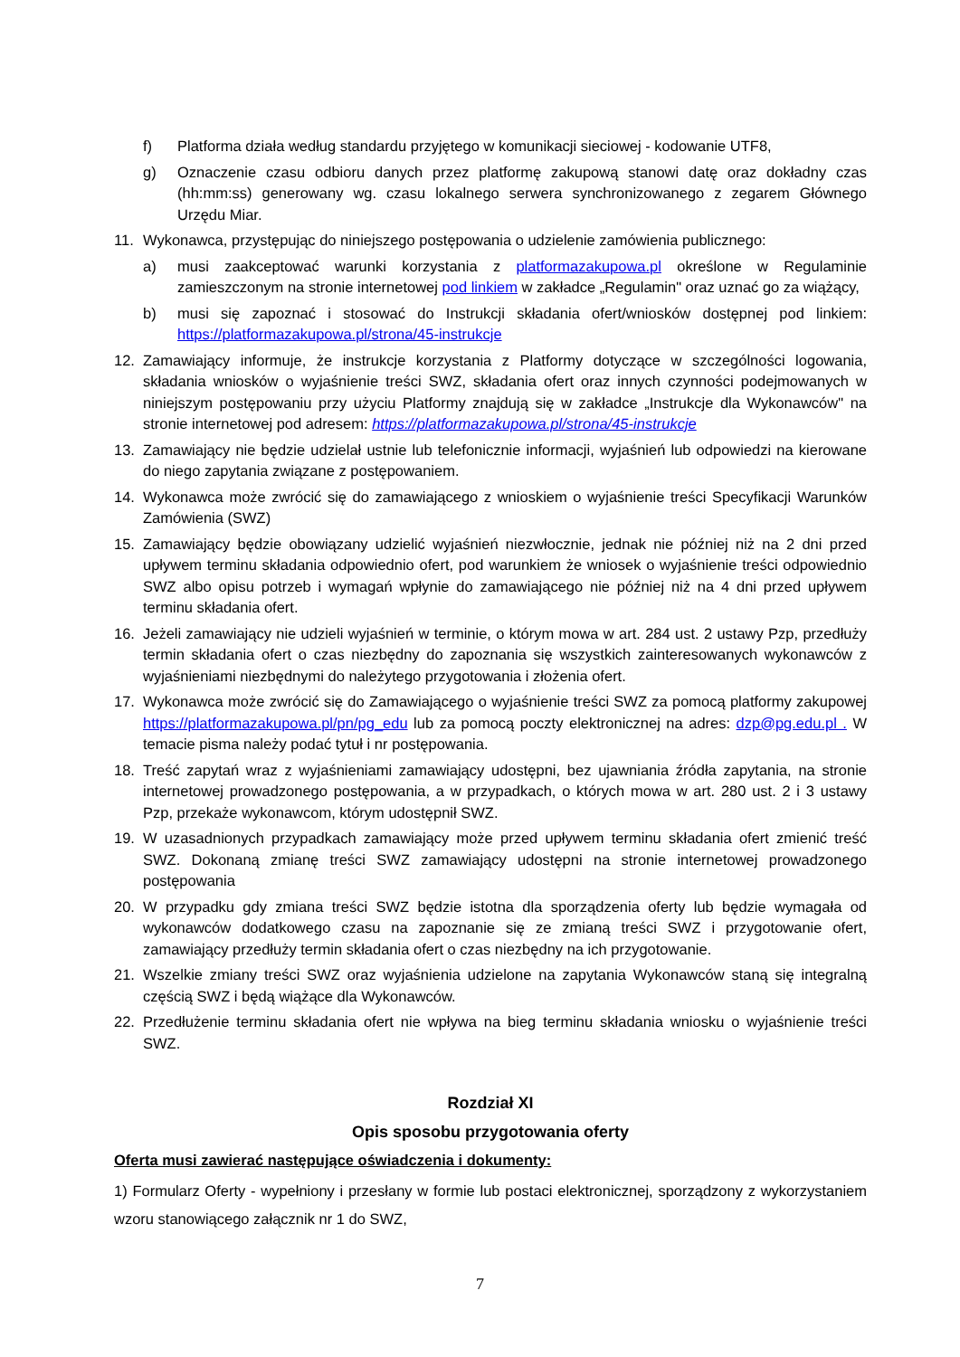f) Platforma działa według standardu przyjętego w komunikacji sieciowej - kodowanie UTF8,
g) Oznaczenie czasu odbioru danych przez platformę zakupową stanowi datę oraz dokładny czas (hh:mm:ss) generowany wg. czasu lokalnego serwera synchronizowanego z zegarem Głównego Urzędu Miar.
11. Wykonawca, przystępując do niniejszego postępowania o udzielenie zamówienia publicznego:
a) musi zaakceptować warunki korzystania z platformazakupowa.pl określone w Regulaminie zamieszczonym na stronie internetowej pod linkiem w zakładce „Regulamin" oraz uznać go za wiążący,
b) musi się zapoznać i stosować do Instrukcji składania ofert/wniosków dostępnej pod linkiem: https://platformazakupowa.pl/strona/45-instrukcje
12. Zamawiający informuje, że instrukcje korzystania z Platformy dotyczące w szczególności logowania, składania wniosków o wyjaśnienie treści SWZ, składania ofert oraz innych czynności podejmowanych w niniejszym postępowaniu przy użyciu Platformy znajdują się w zakładce „Instrukcje dla Wykonawców" na stronie internetowej pod adresem: https://platformazakupowa.pl/strona/45-instrukcje
13. Zamawiający nie będzie udzielał ustnie lub telefonicznie informacji, wyjaśnień lub odpowiedzi na kierowane do niego zapytania związane z postępowaniem.
14. Wykonawca może zwrócić się do zamawiającego z wnioskiem o wyjaśnienie treści Specyfikacji Warunków Zamówienia (SWZ)
15. Zamawiający będzie obowiązany udzielić wyjaśnień niezwłocznie, jednak nie później niż na 2 dni przed upływem terminu składania odpowiednio ofert, pod warunkiem że wniosek o wyjaśnienie treści odpowiednio SWZ albo opisu potrzeb i wymagań wpłynie do zamawiającego nie później niż na 4 dni przed upływem terminu składania ofert.
16. Jeżeli zamawiający nie udzieli wyjaśnień w terminie, o którym mowa w art. 284 ust. 2 ustawy Pzp, przedłuży termin składania ofert o czas niezbędny do zapoznania się wszystkich zainteresowanych wykonawców z wyjaśnieniami niezbędnymi do należytego przygotowania i złożenia ofert.
17. Wykonawca może zwrócić się do Zamawiającego o wyjaśnienie treści SWZ za pomocą platformy zakupowej https://platformazakupowa.pl/pn/pg_edu lub za pomocą poczty elektronicznej na adres: dzp@pg.edu.pl . W temacie pisma należy podać tytuł i nr postępowania.
18. Treść zapytań wraz z wyjaśnieniami zamawiający udostępni, bez ujawniania źródła zapytania, na stronie internetowej prowadzonego postępowania, a w przypadkach, o których mowa w art. 280 ust. 2 i 3 ustawy Pzp, przekaże wykonawcom, którym udostępnił SWZ.
19. W uzasadnionych przypadkach zamawiający może przed upływem terminu składania ofert zmienić treść SWZ. Dokonaną zmianę treści SWZ zamawiający udostępni na stronie internetowej prowadzonego postępowania
20. W przypadku gdy zmiana treści SWZ będzie istotna dla sporządzenia oferty lub będzie wymagała od wykonawców dodatkowego czasu na zapoznanie się ze zmianą treści SWZ i przygotowanie ofert, zamawiający przedłuży termin składania ofert o czas niezbędny na ich przygotowanie.
21. Wszelkie zmiany treści SWZ oraz wyjaśnienia udzielone na zapytania Wykonawców staną się integralną częścią SWZ i będą wiążące dla Wykonawców.
22. Przedłużenie terminu składania ofert nie wpływa na bieg terminu składania wniosku o wyjaśnienie treści SWZ.
Rozdział XI
Opis sposobu przygotowania oferty
Oferta musi zawierać następujące oświadczenia i dokumenty:
1) Formularz Oferty - wypełniony i przesłany w formie lub postaci elektronicznej, sporządzony z wykorzystaniem wzoru stanowiącego załącznik nr 1 do SWZ,
7